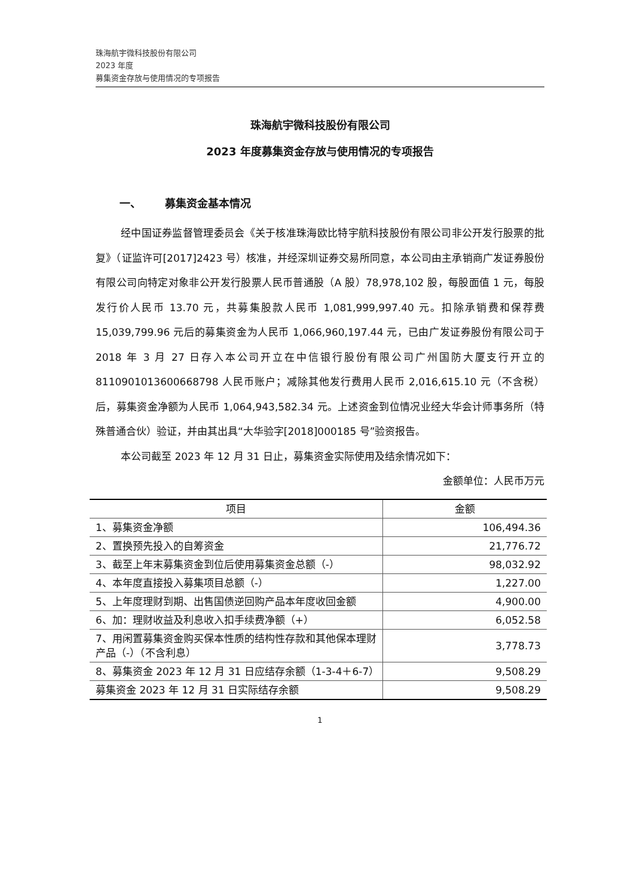珠海航宇微科技股份有限公司
2023 年度
募集资金存放与使用情况的专项报告
珠海航宇微科技股份有限公司
2023 年度募集资金存放与使用情况的专项报告
一、 募集资金基本情况
经中国证券监督管理委员会《关于核准珠海欧比特宇航科技股份有限公司非公开发行股票的批复》（证监许可[2017]2423 号）核准，并经深圳证券交易所同意，本公司由主承销商广发证券股份有限公司向特定对象非公开发行股票人民币普通股（A 股）78,978,102 股，每股面值 1 元，每股发行价人民币 13.70 元，共募集股款人民币 1,081,999,997.40 元。扣除承销费和保荐费 15,039,799.96 元后的募集资金为人民币 1,066,960,197.44 元，已由广发证券股份有限公司于 2018 年 3 月 27 日存入本公司开立在中信银行股份有限公司广州国防大厦支行开立的 8110901013600668798 人民币账户；减除其他发行费用人民币 2,016,615.10 元（不含税）后，募集资金净额为人民币 1,064,943,582.34 元。上述资金到位情况业经大华会计师事务所（特殊普通合伙）验证，并由其出具“大华验字[2018]000185 号”验资报告。
本公司截至 2023 年 12 月 31 日止，募集资金实际使用及结余情况如下：
金额单位：人民币万元
| 项目 | 金额 |
| --- | --- |
| 1、募集资金净额 | 106,494.36 |
| 2、置换预先投入的自筹资金 | 21,776.72 |
| 3、截至上年末募集资金到位后使用募集资金总额（-） | 98,032.92 |
| 4、本年度直接投入募集项目总额（-） | 1,227.00 |
| 5、上年度理财到期、出售国债逆回购产品本年度收回金额 | 4,900.00 |
| 6、加：理财收益及利息收入扣手续费净额（+） | 6,052.58 |
| 7、用闲置募集资金购买保本性质的结构性存款和其他保本理财产品（-）（不含利息） | 3,778.73 |
| 8、募集资金 2023 年 12 月 31 日应结存余额（1-3-4＋6-7） | 9,508.29 |
| 募集资金 2023 年 12 月 31 日实际结存余额 | 9,508.29 |
1